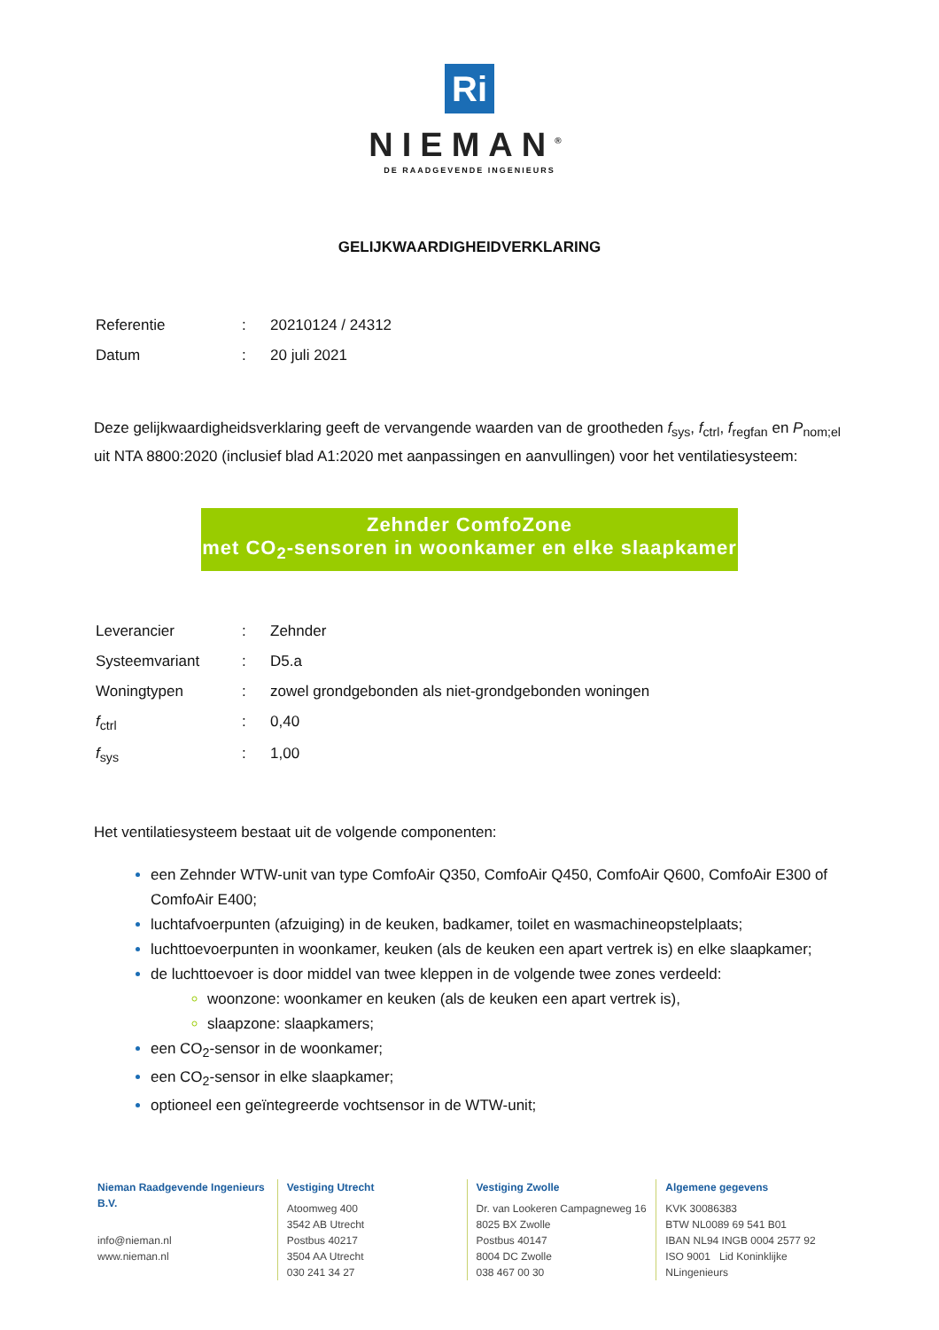Ri
NIEMAN<sup>®</sup>
DE RAADGEVENDE INGENIEURS
GELIJKWAARDIGHEIDVERKLARING
| Referentie | : | 20210124 / 24312 |
| Datum | : | 20 juli 2021 |
Deze gelijkwaardigheidsverklaring geeft de vervangende waarden van de grootheden f<sub>sys</sub>, f<sub>ctrl</sub>, f<sub>regfan</sub> en P<sub>nom;el</sub> uit NTA 8800:2020 (inclusief blad A1:2020 met aanpassingen en aanvullingen) voor het ventilatiesysteem:
Zehnder ComfoZone
met CO<sub>2</sub>-sensoren in woonkamer en elke slaapkamer
| Leverancier | : | Zehnder |
| Systeemvariant | : | D5.a |
| Woningtypen | : | zowel grondgebonden als niet-grondgebonden woningen |
| f<sub>ctrl</sub> | : | 0,40 |
| f<sub>sys</sub> | : | 1,00 |
Het ventilatiesysteem bestaat uit de volgende componenten:
een Zehnder WTW-unit van type ComfoAir Q350, ComfoAir Q450, ComfoAir Q600, ComfoAir E300 of ComfoAir E400;
luchtafvoerpunten (afzuiging) in de keuken, badkamer, toilet en wasmachineopstelplaats;
luchttoevoerpunten in woonkamer, keuken (als de keuken een apart vertrek is) en elke slaapkamer;
de luchttoevoer is door middel van twee kleppen in de volgende twee zones verdeeld:
woonzone: woonkamer en keuken (als de keuken een apart vertrek is),
slaapzone: slaapkamers;
een CO<sub>2</sub>-sensor in de woonkamer;
een CO<sub>2</sub>-sensor in elke slaapkamer;
optioneel een geïntegreerde vochtsensor in de WTW-unit;
Nieman Raadgevende Ingenieurs B.V.
info@nieman.nl
www.nieman.nl
Vestiging Utrecht
Atoomweg 400
3542 AB Utrecht
Postbus 40217
3504 AA Utrecht
030 241 34 27
Vestiging Zwolle
Dr. van Lookeren Campagneweg 16
8025 BX Zwolle
Postbus 40147
8004 DC Zwolle
038 467 00 30
Algemene gegevens
KVK 30086383
BTW NL0089 69 541 B01
IBAN NL94 INGB 0004 2577 92
ISO 9001 Lid Koninklijke NLingenieurs